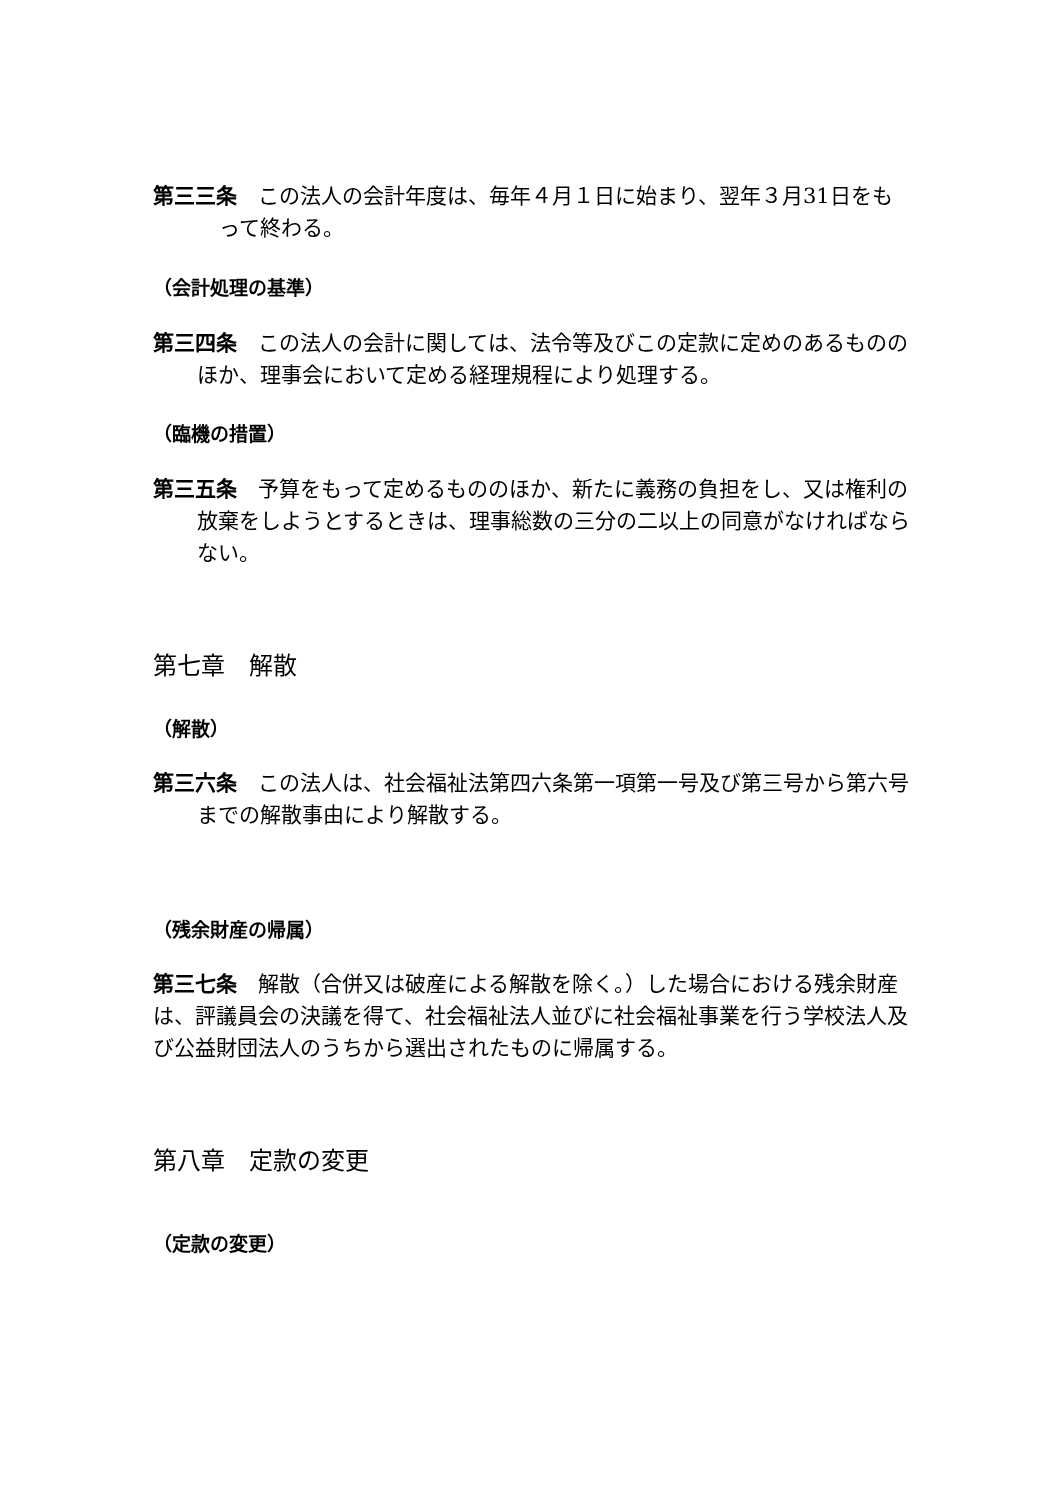第三三条　この法人の会計年度は、毎年４月１日に始まり、翌年３月31日をもって終わる。
（会計処理の基準）
第三四条　この法人の会計に関しては、法令等及びこの定款に定めのあるもののほか、理事会において定める経理規程により処理する。
（臨機の措置）
第三五条　予算をもって定めるもののほか、新たに義務の負担をし、又は権利の放棄をしようとするときは、理事総数の三分の二以上の同意がなければならない。
第七章　解散
（解散）
第三六条　この法人は、社会福祉法第四六条第一項第一号及び第三号から第六号までの解散事由により解散する。
（残余財産の帰属）
第三七条　解散（合併又は破産による解散を除く。）した場合における残余財産は、評議員会の決議を得て、社会福祉法人並びに社会福祉事業を行う学校法人及び公益財団法人のうちから選出されたものに帰属する。
第八章　定款の変更
（定款の変更）